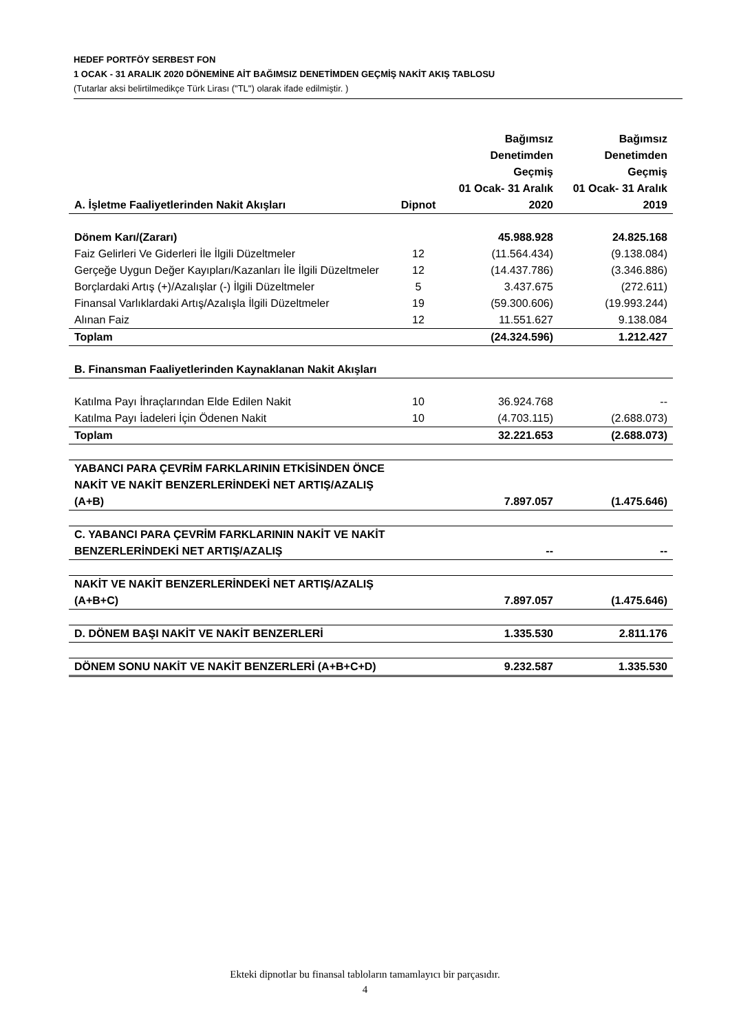HEDEF PORTFÖY SERBEST FON
1 OCAK - 31 ARALIK 2020 DÖNEMİNE AİT BAĞIMSIZ DENETİMDEN GEÇMİŞ NAKİT AKIŞ TABLOSU
(Tutarlar aksi belirtilmedikçe Türk Lirası ("TL") olarak ifade edilmiştir. )
| A. İşletme Faaliyetlerinden Nakit Akışları | Dipnot | Bağımsız Denetimden Geçmiş 01 Ocak- 31 Aralık 2020 | Bağımsız Denetimden Geçmiş 01 Ocak- 31 Aralık 2019 |
| Dönem Karı/(Zararı) | | 45.988.928 | 24.825.168 |
| Faiz Gelirleri Ve Giderleri İle İlgili Düzeltmeler | 12 | (11.564.434) | (9.138.084) |
| Gerçeğe Uygun Değer Kayıpları/Kazanları İle İlgili Düzeltmeler | 12 | (14.437.786) | (3.346.886) |
| Borçlardaki Artış (+)/Azalışlar (-) İlgili Düzeltmeler | 5 | 3.437.675 | (272.611) |
| Finansal Varlıklardaki Artış/Azalışla İlgili Düzeltmeler | 19 | (59.300.606) | (19.993.244) |
| Alınan Faiz | 12 | 11.551.627 | 9.138.084 |
| Toplam | | (24.324.596) | 1.212.427 |
| B. Finansman Faaliyetlerinden Kaynaklanan Nakit Akışları | | | |
| Katılma Payı İhraçlarından Elde Edilen Nakit | 10 | 36.924.768 | -- |
| Katılma Payı İadeleri İçin Ödenen Nakit | 10 | (4.703.115) | (2.688.073) |
| Toplam | | 32.221.653 | (2.688.073) |
| YABANCI PARA ÇEVRİM FARKLARININ ETKİSİNDEN ÖNCE NAKİT VE NAKİT BENZERLERİNDEKİ NET ARTIŞ/AZALIŞ (A+B) | | 7.897.057 | (1.475.646) |
| C. YABANCI PARA ÇEVRİM FARKLARININ NAKİT VE NAKİT BENZERLERİNDEKİ NET ARTIŞ/AZALIŞ | | -- | -- |
| NAKİT VE NAKİT BENZERLERİNDEKİ NET ARTIŞ/AZALIŞ (A+B+C) | | 7.897.057 | (1.475.646) |
| D. DÖNEM BAŞI NAKİT VE NAKİT BENZERLERİ | | 1.335.530 | 2.811.176 |
| DÖNEM SONU NAKİT VE NAKİT BENZERLERİ (A+B+C+D) | | 9.232.587 | 1.335.530 |
Ekteki dipnotlar bu finansal tabloların tamamlayıcı bir parçasıdır.
4